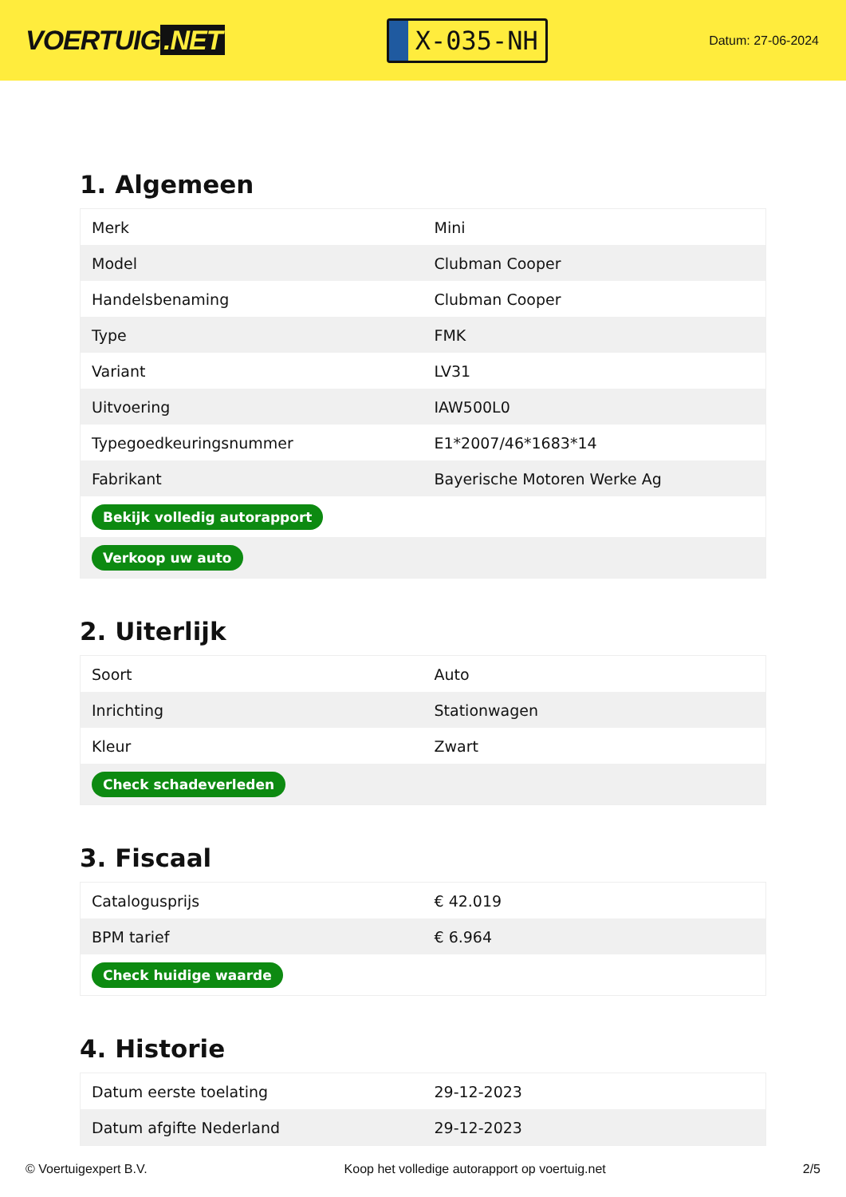VOERTUIG.NET
X-035-NH
Datum: 27-06-2024
1. Algemeen
| Merk | Mini |
| Model | Clubman Cooper |
| Handelsbenaming | Clubman Cooper |
| Type | FMK |
| Variant | LV31 |
| Uitvoering | IAW500L0 |
| Typegoedkeuringsnummer | E1*2007/46*1683*14 |
| Fabrikant | Bayerische Motoren Werke Ag |
| Bekijk volledig autorapport | |
| Verkoop uw auto | |
2. Uiterlijk
| Soort | Auto |
| Inrichting | Stationwagen |
| Kleur | Zwart |
| Check schadeverleden | |
3. Fiscaal
| Catalogusprijs | € 42.019 |
| BPM tarief | € 6.964 |
| Check huidige waarde | |
4. Historie
| Datum eerste toelating | 29-12-2023 |
| Datum afgifte Nederland | 29-12-2023 |
© Voertuigexpert B.V. Koop het volledige autorapport op voertuig.net 2/5